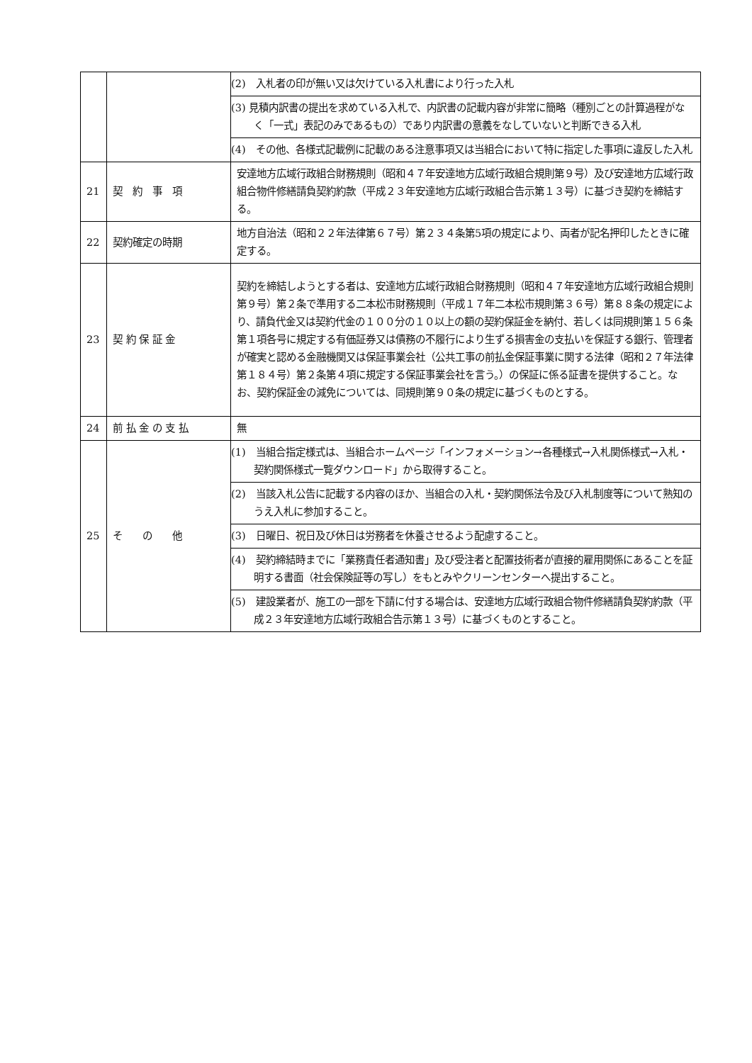| | | (2) 入札者の印が無い又は欠けている入札書により行った入札 |
| | | (3) 見積内訳書の提出を求めている入札で、内訳書の記載内容が非常に簡略（種別ごとの計算過程がなく「一式」表記のみであるもの）であり内訳書の意義をなしていないと判断できる入札 |
| | | (4) その他、各様式記載例に記載のある注意事項又は当組合において特に指定した事項に違反した入札 |
| 21 | 契 約 事 項 | 安達地方広域行政組合財務規則（昭和４７年安達地方広域行政組合規則第９号）及び安達地方広域行政組合物件修繕請負契約約款（平成２３年安達地方広域行政組合告示第１３号）に基づき契約を締結する。 |
| 22 | 契約確定の時期 | 地方自治法（昭和２２年法律第６７号）第２３４条第5項の規定により、両者が記名押印したときに確定する。 |
| 23 | 契 約 保 証 金 | 契約を締結しようとする者は、安達地方広域行政組合財務規則（昭和４７年安達地方広域行政組合規則第９号）第２条で準用する二本松市財務規則（平成１７年二本松市規則第３６号）第８８条の規定により、請負代金又は契約代金の１００分の１０以上の額の契約保証金を納付、若しくは同規則第１５６条第１項各号に規定する有価証券又は債務の不履行により生ずる損害金の支払いを保証する銀行、管理者が確実と認める金融機関又は保証事業会社（公共工事の前払金保証事業に関する法律（昭和２７年法律第１８４号）第２条第４項に規定する保証事業会社を言う。）の保証に係る証書を提供すること。なお、契約保証金の減免については、同規則第９０条の規定に基づくものとする。 |
| 24 | 前 払 金 の 支 払 | 無 |
| 25 | そ の 他 | (1) 当組合指定様式は、当組合ホームページ「インフォメーション→各種様式→入札関係様式→入札・契約関係様式一覧ダウンロード」から取得すること。 |
| | | (2) 当該入札公告に記載する内容のほか、当組合の入札・契約関係法令及び入札制度等について熟知のうえ入札に参加すること。 |
| | | (3) 日曜日、祝日及び休日は労務者を休養させるよう配慮すること。 |
| | | (4) 契約締結時までに「業務責任者通知書」及び受注者と配置技術者が直接的雇用関係にあることを証明する書面（社会保険証等の写し）をもとみやクリーンセンターへ提出すること。 |
| | | (5) 建設業者が、施工の一部を下請に付する場合は、安達地方広域行政組合物件修繕請負契約約款（平成２３年安達地方広域行政組合告示第１３号）に基づくものとすること。 |